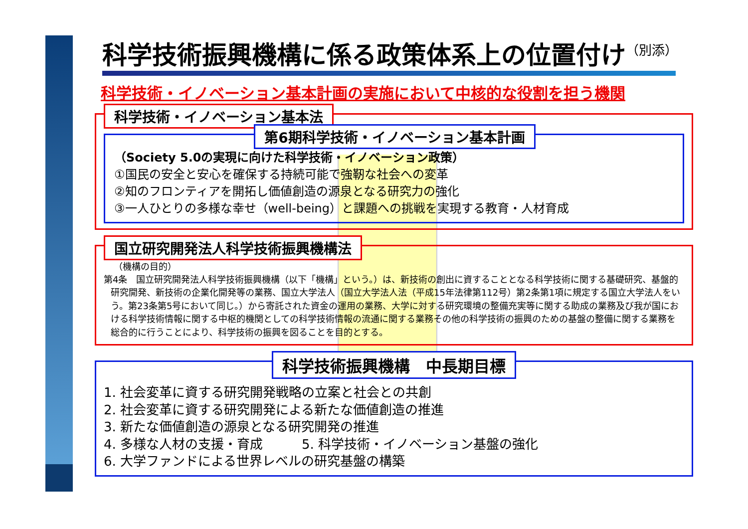科学技術振興機構に係る政策体系上の位置付け<sup>（別添）</sup>
科学技術・イノベーション基本計画の実施において中核的な役割を担う機関
科学技術・イノベーション基本法
第6期科学技術・イノベーション基本計画
（Society 5.0の実現に向けた科学技術・イノベーション政策）
①国民の安全と安心を確保する持続可能で強靭な社会への変革
②知のフロンティアを開拓し価値創造の源泉となる研究力の強化
③一人ひとりの多様な幸せ（well-being）と課題への挑戦を実現する教育・人材育成
国立研究開発法人科学技術振興機構法
（機構の目的）
第4条　国立研究開発法人科学技術振興機構（以下「機構」という。）は、新技術の創出に資することとなる科学技術に関する基礎研究、基盤的研究開発、新技術の企業化開発等の業務、国立大学法人（国立大学法人法（平成15年法律第112号）第2条第1項に規定する国立大学法人をいう。第23条第5号において同じ。）から寄託された資金の運用の業務、大学に対する研究環境の整備充実等に関する助成の業務及び我が国における科学技術情報に関する中枢的機関としての科学技術情報の流通に関する業務その他の科学技術の振興のための基盤の整備に関する業務を総合的に行うことにより、科学技術の振興を図ることを目的とする。
科学技術振興機構　中長期目標
1. 社会変革に資する研究開発戦略の立案と社会との共創
2. 社会変革に資する研究開発による新たな価値創造の推進
3. 新たな価値創造の源泉となる研究開発の推進
4. 多様な人材の支援・育成　　　5. 科学技術・イノベーション基盤の強化
6. 大学ファンドによる世界レベルの研究基盤の構築